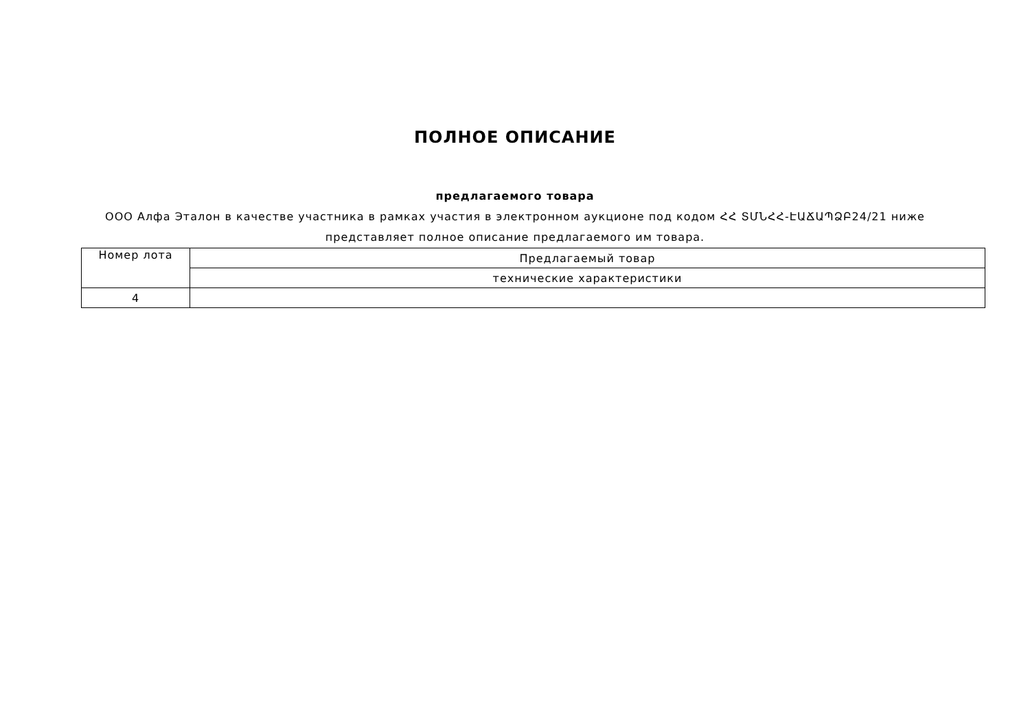ПОЛНОЕ ОПИСАНИЕ
предлагаемого товара
ООО Алфа Эталон в качестве участника в рамках участия в электронном аукционе под кодом ՀՀ ՏՄՆՀՀ-ԷԱՃԱՊՁԲ24/21 ниже представляет полное описание предлагаемого им товара.
| Номер лота | Предлагаемый товар |
| | технические характеристики |
| 4 | |